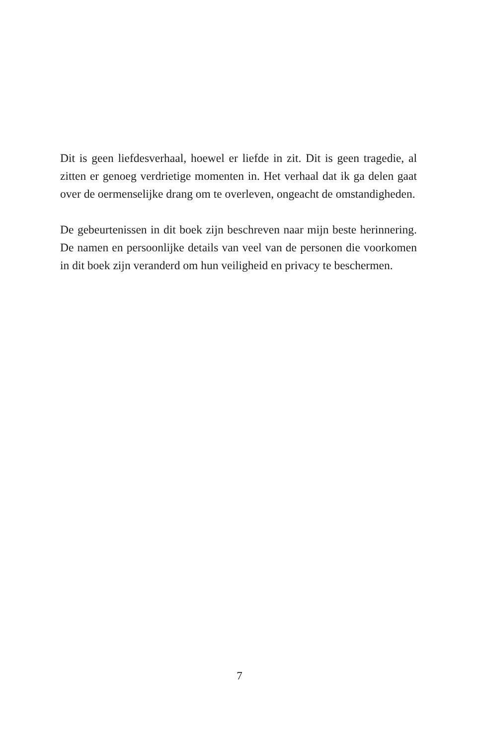Dit is geen liefdesverhaal, hoewel er liefde in zit. Dit is geen tragedie, al zitten er genoeg verdrietige momenten in. Het verhaal dat ik ga delen gaat over de oermenselijke drang om te overleven, ongeacht de omstandigheden.
De gebeurtenissen in dit boek zijn beschreven naar mijn beste herinnering. De namen en persoonlijke details van veel van de personen die voorkomen in dit boek zijn veranderd om hun veiligheid en privacy te beschermen.
7